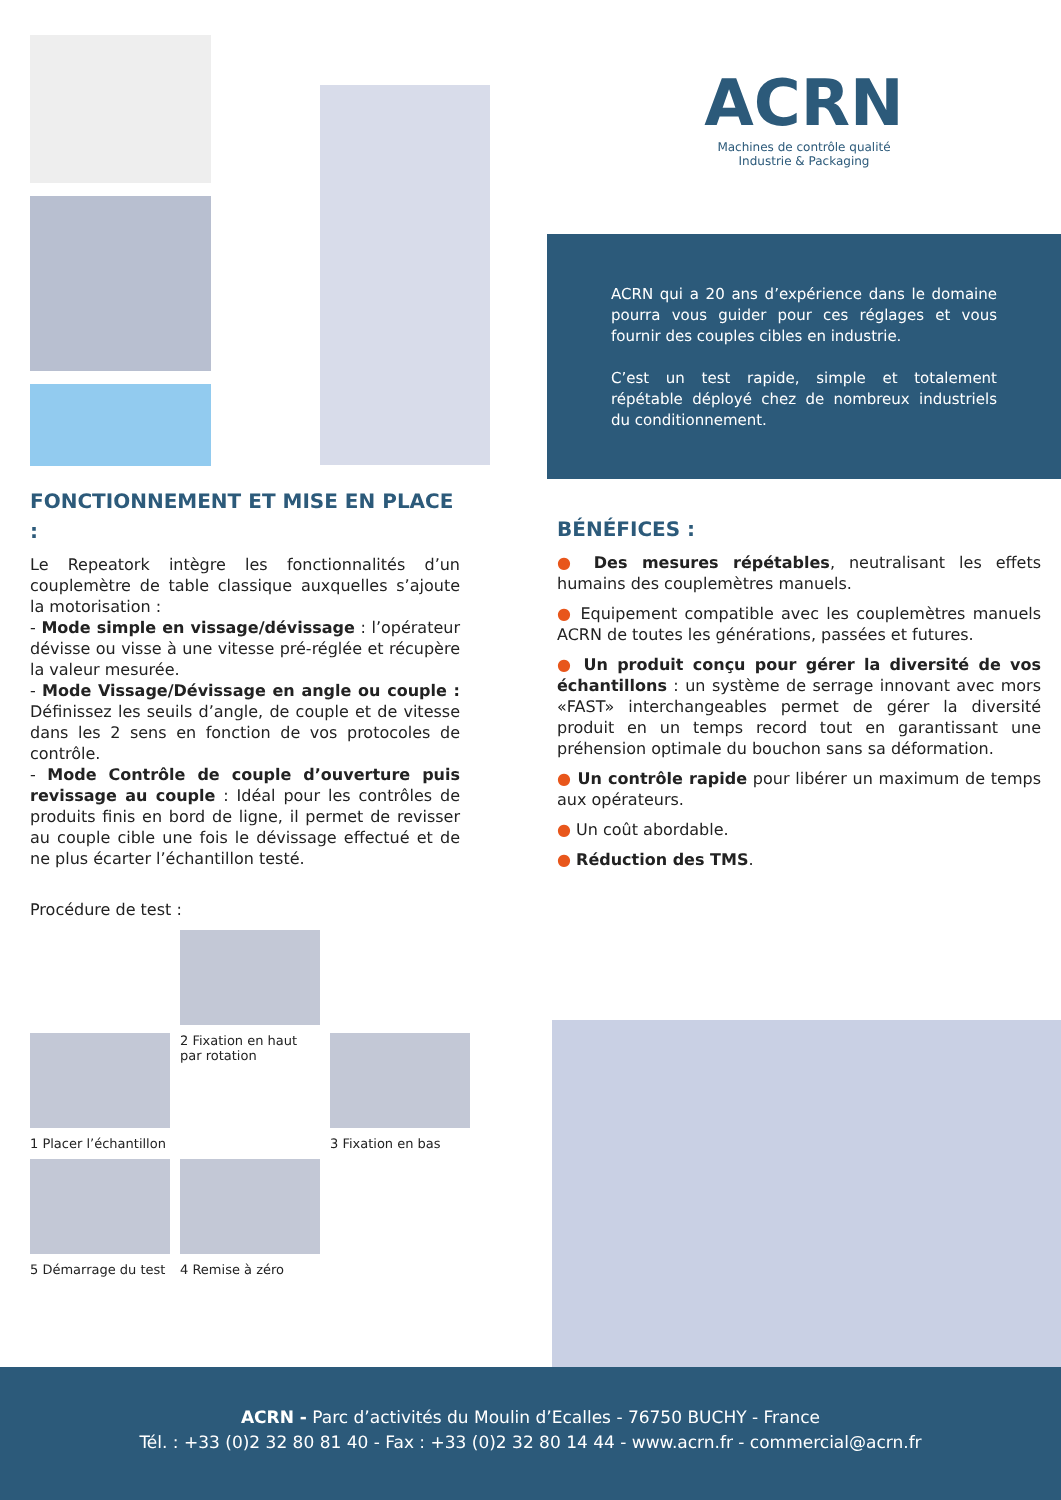FONCTIONNEMENT ET MISE EN PLACE :
Le Repeatork intègre les fonctionnalités d’un couplemètre de table classique auxquelles s’ajoute la motorisation :
- Mode simple en vissage/dévissage : l’opérateur dévisse ou visse à une vitesse pré-réglée et récupère la valeur mesurée.
- Mode Vissage/Dévissage en angle ou couple : Définissez les seuils d’angle, de couple et de vitesse dans les 2 sens en fonction de vos protocoles de contrôle.
- Mode Contrôle de couple d’ouverture puis revissage au couple : Idéal pour les contrôles de produits finis en bord de ligne, il permet de revisser au couple cible une fois le dévissage effectué et de ne plus écarter l’échantillon testé.
Procédure de test :
2 Fixation en haut par rotation
1 Placer l’échantillon 3 Fixation en bas
5 Démarrage du test 4 Remise à zéro
ACRN
Machines de contrôle qualité
Industrie & Packaging
ACRN qui a 20 ans d’expérience dans le domaine pourra vous guider pour ces réglages et vous fournir des couples cibles en industrie.
C’est un test rapide, simple et totalement répétable déployé chez de nombreux industriels du conditionnement.
BÉNÉFICES :
● Des mesures répétables, neutralisant les effets humains des couplemètres manuels.
● Equipement compatible avec les couplemètres manuels ACRN de toutes les générations, passées et futures.
● Un produit conçu pour gérer la diversité de vos échantillons : un système de serrage innovant avec mors «FAST» interchangeables permet de gérer la diversité produit en un temps record tout en garantissant une préhension optimale du bouchon sans sa déformation.
● Un contrôle rapide pour libérer un maximum de temps aux opérateurs.
● Un coût abordable.
● Réduction des TMS.
ACRN - Parc d’activités du Moulin d’Ecalles - 76750 BUCHY - France
Tél. : +33 (0)2 32 80 81 40 - Fax : +33 (0)2 32 80 14 44 - www.acrn.fr - commercial@acrn.fr